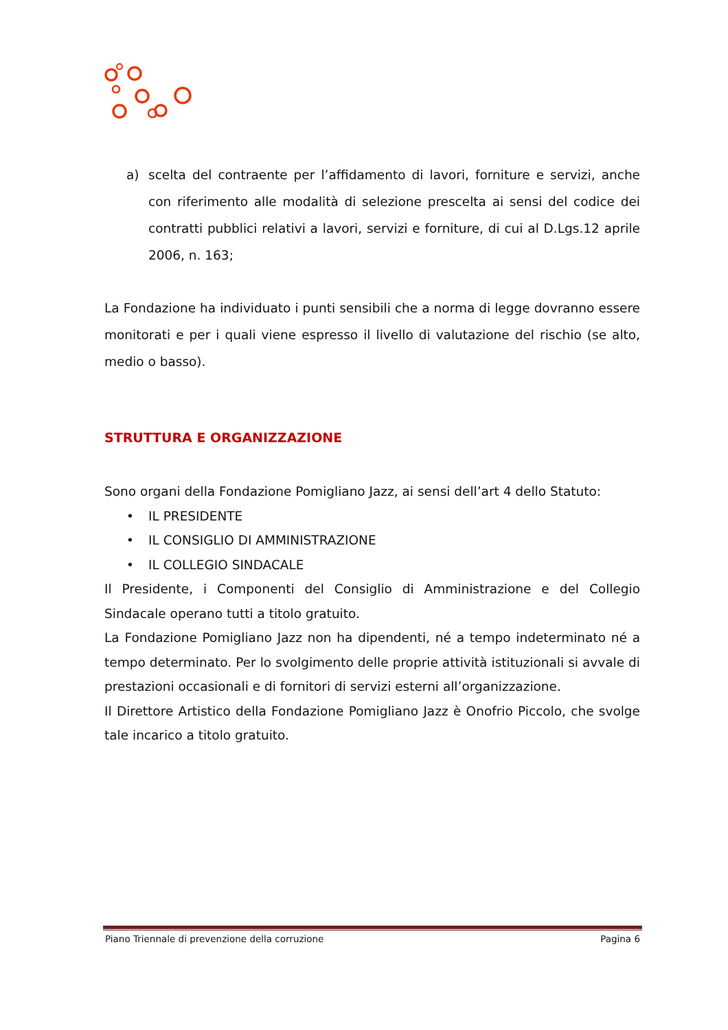a) scelta del contraente per l’affidamento di lavori, forniture e servizi, anche con riferimento alle modalità di selezione prescelta ai sensi del codice dei contratti pubblici relativi a lavori, servizi e forniture, di cui al D.Lgs.12 aprile 2006, n. 163;
La Fondazione ha individuato i punti sensibili che a norma di legge dovranno essere monitorati e per i quali viene espresso il livello di valutazione del rischio (se alto, medio o basso).
STRUTTURA E ORGANIZZAZIONE
Sono organi della Fondazione Pomigliano Jazz, ai sensi dell’art 4 dello Statuto:
• IL PRESIDENTE
• IL CONSIGLIO DI AMMINISTRAZIONE
• IL COLLEGIO SINDACALE
Il Presidente, i Componenti del Consiglio di Amministrazione e del Collegio Sindacale operano tutti a titolo gratuito.
La Fondazione Pomigliano Jazz non ha dipendenti, né a tempo indeterminato né a tempo determinato. Per lo svolgimento delle proprie attività istituzionali si avvale di prestazioni occasionali e di fornitori di servizi esterni all’organizzazione.
Il Direttore Artistico della Fondazione Pomigliano Jazz è Onofrio Piccolo, che svolge tale incarico a titolo gratuito.
Piano Triennale di prevenzione della corruzione Pagina 6